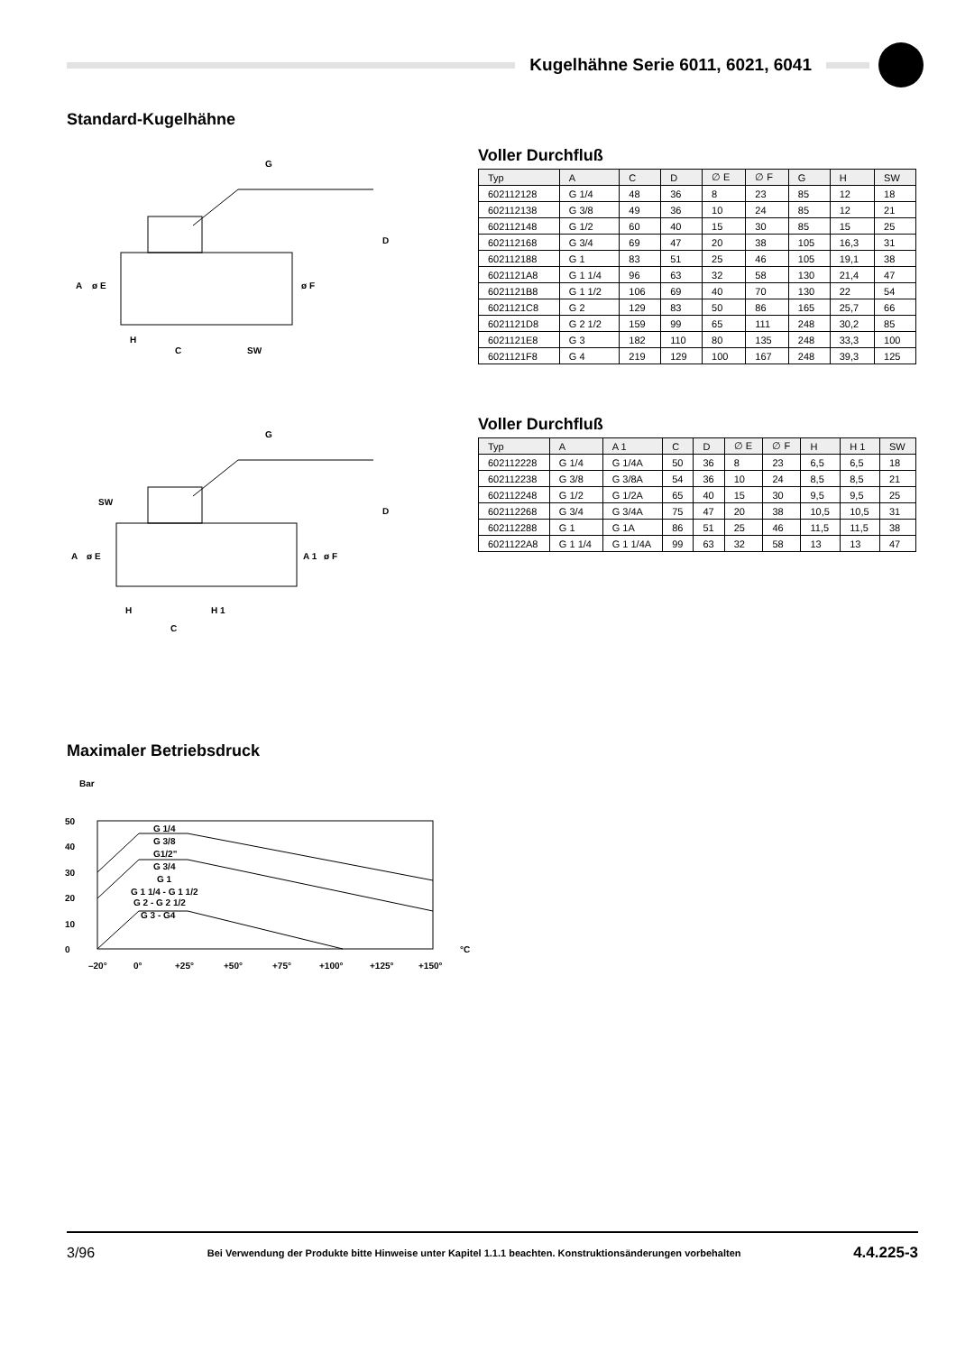Kugelhähne Serie 6011, 6021, 6041
Standard-Kugelhähne
G
H
C
SW
D
A
ø E
ø F
Voller Durchfluß
| Typ | A | C | D | ∅ E | ∅ F | G | H | SW |
| --- | --- | --- | --- | --- | --- | --- | --- | --- |
| 602112128 | G 1/4 | 48 | 36 | 8 | 23 | 85 | 12 | 18 |
| 602112138 | G 3/8 | 49 | 36 | 10 | 24 | 85 | 12 | 21 |
| 602112148 | G 1/2 | 60 | 40 | 15 | 30 | 85 | 15 | 25 |
| 602112168 | G 3/4 | 69 | 47 | 20 | 38 | 105 | 16,3 | 31 |
| 602112188 | G 1 | 83 | 51 | 25 | 46 | 105 | 19,1 | 38 |
| 6021121A8 | G 1 1/4 | 96 | 63 | 32 | 58 | 130 | 21,4 | 47 |
| 6021121B8 | G 1 1/2 | 106 | 69 | 40 | 70 | 130 | 22 | 54 |
| 6021121C8 | G 2 | 129 | 83 | 50 | 86 | 165 | 25,7 | 66 |
| 6021121D8 | G 2 1/2 | 159 | 99 | 65 | 111 | 248 | 30,2 | 85 |
| 6021121E8 | G 3 | 182 | 110 | 80 | 135 | 248 | 33,3 | 100 |
| 6021121F8 | G 4 | 219 | 129 | 100 | 167 | 248 | 39,3 | 125 |
G
SW
H
H 1
C
D
A
ø E
A 1
ø F
Voller Durchfluß
| Typ | A | A 1 | C | D | ∅ E | ∅ F | H | H 1 | SW |
| --- | --- | --- | --- | --- | --- | --- | --- | --- | --- |
| 602112228 | G 1/4 | G 1/4A | 50 | 36 | 8 | 23 | 6,5 | 6,5 | 18 |
| 602112238 | G 3/8 | G 3/8A | 54 | 36 | 10 | 24 | 8,5 | 8,5 | 21 |
| 602112248 | G 1/2 | G 1/2A | 65 | 40 | 15 | 30 | 9,5 | 9,5 | 25 |
| 602112268 | G 3/4 | G 3/4A | 75 | 47 | 20 | 38 | 10,5 | 10,5 | 31 |
| 602112288 | G 1 | G 1A | 86 | 51 | 25 | 46 | 11,5 | 11,5 | 38 |
| 6021122A8 | G 1 1/4 | G 1 1/4A | 99 | 63 | 32 | 58 | 13 | 13 | 47 |
Maximaler Betriebsdruck
Bar
50
40
30
20
10
0
G 1/4
G 3/8
G1/2"
G 3/4
G 1
G 1 1/4 - G 1 1/2
G 2 - G 2 1/2
G 3 - G4
°C
–20°
0°
+25°
+50°
+75°
+100°
+125°
+150°
3/96 Bei Verwendung der Produkte bitte Hinweise unter Kapitel 1.1.1 beachten. Konstruktionsänderungen vorbehalten 4.4.225-3